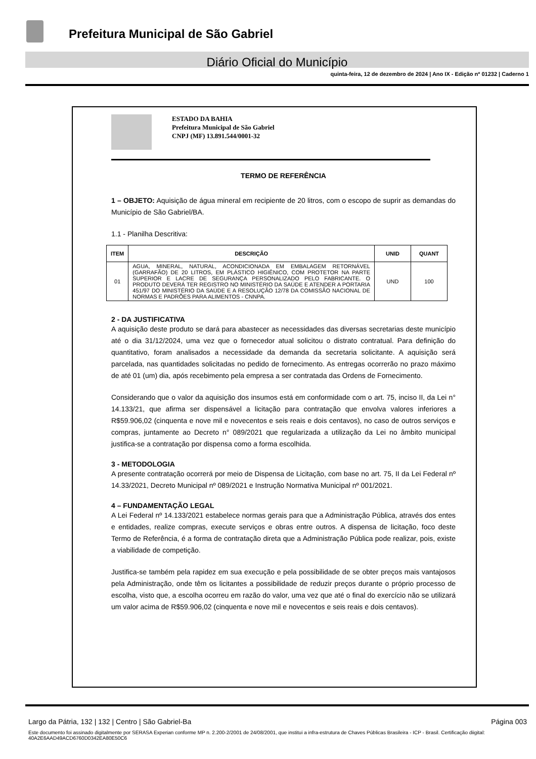Prefeitura Municipal de São Gabriel
Diário Oficial do Município
quinta-feira, 12 de dezembro de 2024 | Ano IX - Edição nº 01232 | Caderno 1
ESTADO DA BAHIA
Prefeitura Municipal de São Gabriel
CNPJ (MF) 13.891.544/0001-32
TERMO DE REFERÊNCIA
1 – OBJETO: Aquisição de água mineral em recipiente de 20 litros, com o escopo de suprir as demandas do Município de São Gabriel/BA.
1.1 - Planilha Descritiva:
| ITEM | DESCRIÇÃO | UNID | QUANT |
| --- | --- | --- | --- |
| 01 | AGUA, MINERAL, NATURAL, ACONDICIONADA EM EMBALAGEM RETORNÁVEL (GARRAFÃO) DE 20 LITROS, EM PLÁSTICO HIGIÊNICO, COM PROTETOR NA PARTE SUPERIOR E LACRE DE SEGURANÇA PERSONALIZADO PELO FABRICANTE. O PRODUTO DEVERÁ TER REGISTRO NO MINISTÉRIO DA SAÚDE E ATENDER A PORTARIA 451/97 DO MINISTÉRIO DA SAÚDE E A RESOLUÇÃO 12/78 DA COMISSÃO NACIONAL DE NORMAS E PADRÕES PARA ALIMENTOS - CNNPA. | UND | 100 |
2 - DA JUSTIFICATIVA
A aquisição deste produto se dará para abastecer as necessidades das diversas secretarias deste município até o dia 31/12/2024, uma vez que o fornecedor atual solicitou o distrato contratual. Para definição do quantitativo, foram analisados a necessidade da demanda da secretaria solicitante. A aquisição será parcelada, nas quantidades solicitadas no pedido de fornecimento. As entregas ocorrerão no prazo máximo de até 01 (um) dia, após recebimento pela empresa a ser contratada das Ordens de Fornecimento.
Considerando que o valor da aquisição dos insumos está em conformidade com o art. 75, inciso II, da Lei n° 14.133/21, que afirma ser dispensável a licitação para contratação que envolva valores inferiores a R$59.906,02 (cinquenta e nove mil e novecentos e seis reais e dois centavos), no caso de outros serviços e compras, juntamente ao Decreto n° 089/2021 que regularizada a utilização da Lei no âmbito municipal justifica-se a contratação por dispensa como a forma escolhida.
3 - METODOLOGIA
A presente contratação ocorrerá por meio de Dispensa de Licitação, com base no art. 75, II da Lei Federal nº 14.33/2021, Decreto Municipal nº 089/2021 e Instrução Normativa Municipal nº 001/2021.
4 – FUNDAMENTAÇÃO LEGAL
A Lei Federal nº 14.133/2021 estabelece normas gerais para que a Administração Pública, através dos entes e entidades, realize compras, execute serviços e obras entre outros. A dispensa de licitação, foco deste Termo de Referência, é a forma de contratação direta que a Administração Pública pode realizar, pois, existe a viabilidade de competição.
Justifica-se também pela rapidez em sua execução e pela possibilidade de se obter preços mais vantajosos pela Administração, onde têm os licitantes a possibilidade de reduzir preços durante o próprio processo de escolha, visto que, a escolha ocorreu em razão do valor, uma vez que até o final do exercício não se utilizará um valor acima de R$59.906,02 (cinquenta e nove mil e novecentos e seis reais e dois centavos).
Largo da Pátria, 132 | 132 | Centro | São Gabriel-Ba Página 003
Este documento foi assinado digitalmente por SERASA Experian conforme MP n. 2.200-2/2001 de 24/08/2001, que institui a infra-estrutura de Chaves Públicas Brasileira - ICP - Brasil. Certificação diigital: 40A2E6AAD49ACD6760D0342EA80E50C6